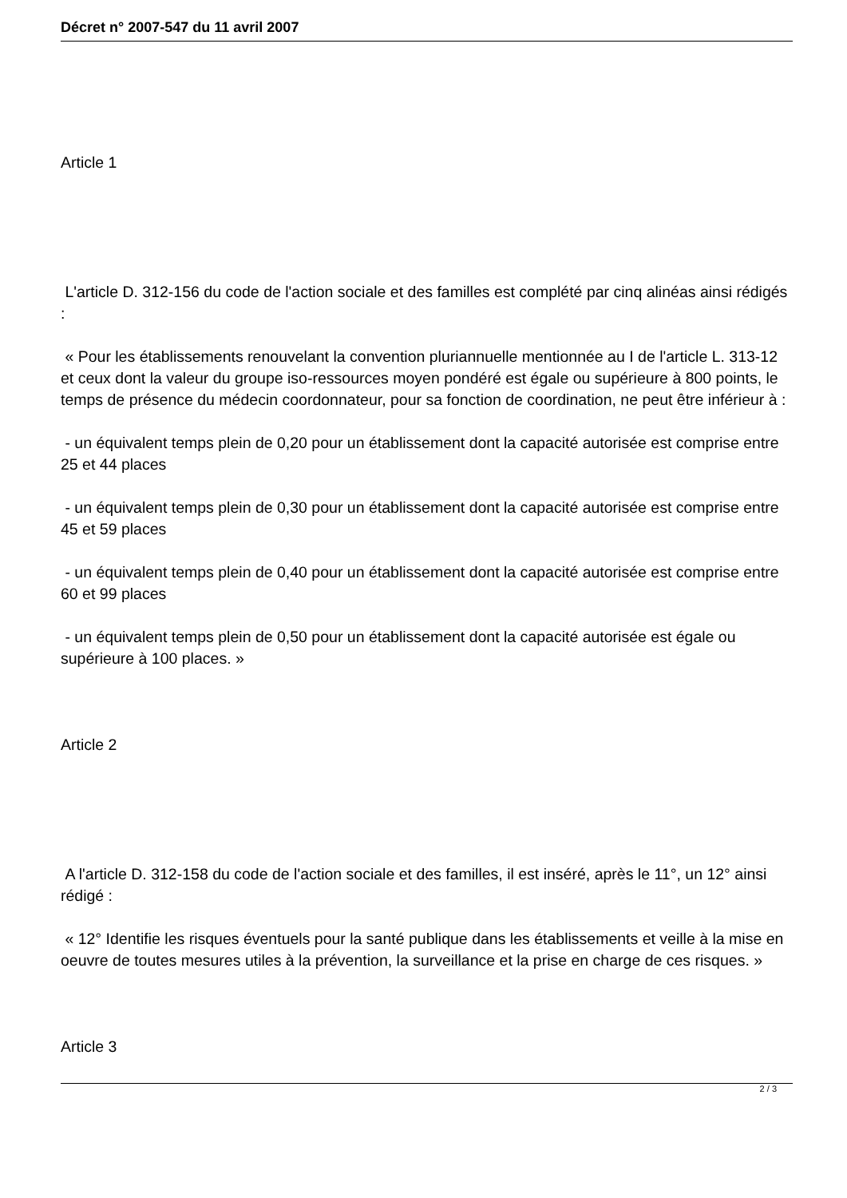Décret n° 2007-547 du 11 avril 2007
Article 1
L'article D. 312-156 du code de l'action sociale et des familles est complété par cinq alinéas ainsi rédigés :
« Pour les établissements renouvelant la convention pluriannuelle mentionnée au I de l'article L. 313-12 et ceux dont la valeur du groupe iso-ressources moyen pondéré est égale ou supérieure à 800 points, le temps de présence du médecin coordonnateur, pour sa fonction de coordination, ne peut être inférieur à :
- un équivalent temps plein de 0,20 pour un établissement dont la capacité autorisée est comprise entre 25 et 44 places
- un équivalent temps plein de 0,30 pour un établissement dont la capacité autorisée est comprise entre 45 et 59 places
- un équivalent temps plein de 0,40 pour un établissement dont la capacité autorisée est comprise entre 60 et 99 places
- un équivalent temps plein de 0,50 pour un établissement dont la capacité autorisée est égale ou supérieure à 100 places. »
Article 2
A l'article D. 312-158 du code de l'action sociale et des familles, il est inséré, après le 11°, un 12° ainsi rédigé :
« 12° Identifie les risques éventuels pour la santé publique dans les établissements et veille à la mise en oeuvre de toutes mesures utiles à la prévention, la surveillance et la prise en charge de ces risques. »
Article 3
2 / 3